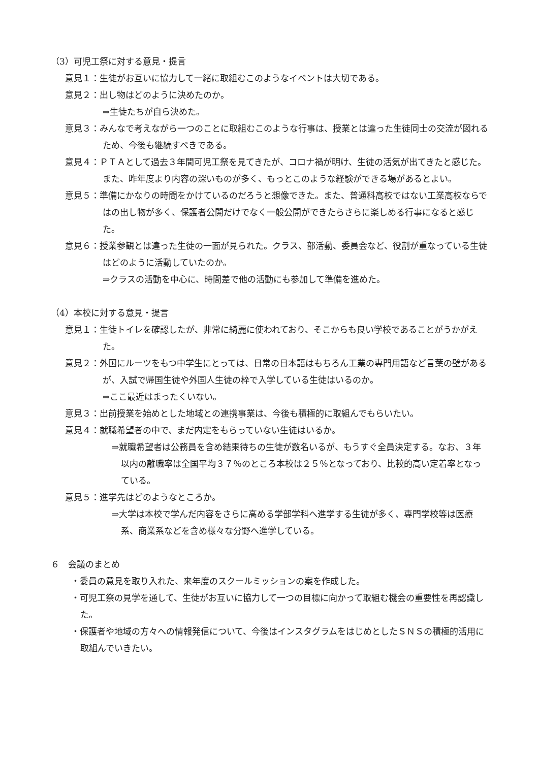（3）可児工祭に対する意見・提言
意見１：生徒がお互いに協力して一緒に取組むこのようなイベントは大切である。
意見２：出し物はどのように決めたのか。
⇒生徒たちが自ら決めた。
意見３：みんなで考えながら一つのことに取組むこのような行事は、授業とは違った生徒同士の交流が図れるため、今後も継続すべきである。
意見４：ＰＴＡとして過去３年間可児工祭を見てきたが、コロナ禍が明け、生徒の活気が出てきたと感じた。また、昨年度より内容の深いものが多く、もっとこのような経験ができる場があるとよい。
意見５：準備にかなりの時間をかけているのだろうと想像できた。また、普通科高校ではない工業高校ならではの出し物が多く、保護者公開だけでなく一般公開ができたらさらに楽しめる行事になると感じた。
意見６：授業参観とは違った生徒の一面が見られた。クラス、部活動、委員会など、役割が重なっている生徒はどのように活動していたのか。
⇒クラスの活動を中心に、時間差で他の活動にも参加して準備を進めた。
（4）本校に対する意見・提言
意見１：生徒トイレを確認したが、非常に綺麗に使われており、そこからも良い学校であることがうかがえた。
意見２：外国にルーツをもつ中学生にとっては、日常の日本語はもちろん工業の専門用語など言葉の壁があるが、入試で帰国生徒や外国人生徒の枠で入学している生徒はいるのか。
⇒ここ最近はまったくいない。
意見３：出前授業を始めとした地域との連携事業は、今後も積極的に取組んでもらいたい。
意見４：就職希望者の中で、まだ内定をもらっていない生徒はいるか。
⇒就職希望者は公務員を含め結果待ちの生徒が数名いるが、もうすぐ全員決定する。なお、３年以内の離職率は全国平均３７％のところ本校は２５％となっており、比較的高い定着率となっている。
意見５：進学先はどのようなところか。
⇒大学は本校で学んだ内容をさらに高める学部学科へ進学する生徒が多く、専門学校等は医療系、商業系などを含め様々な分野へ進学している。
６　会議のまとめ
・委員の意見を取り入れた、来年度のスクールミッションの案を作成した。
・可児工祭の見学を通して、生徒がお互いに協力して一つの目標に向かって取組む機会の重要性を再認識した。
・保護者や地域の方々への情報発信について、今後はインスタグラムをはじめとしたＳＮＳの積極的活用に取組んでいきたい。